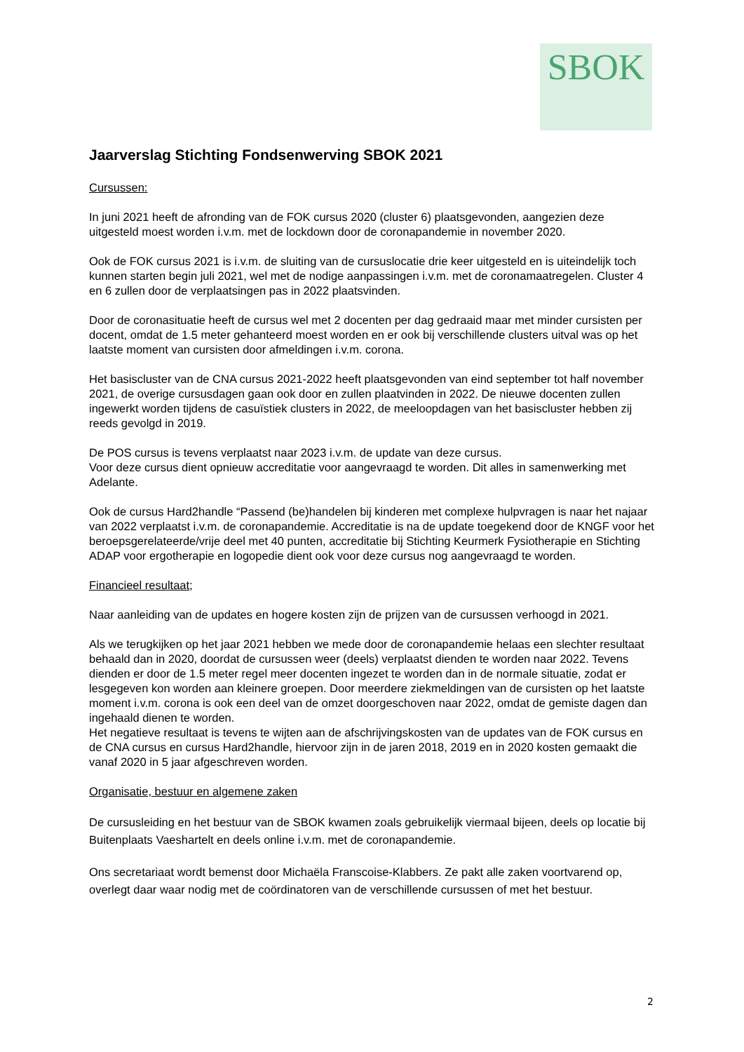SBOK
Jaarverslag Stichting Fondsenwerving SBOK 2021
Cursussen:
In juni 2021 heeft de afronding van de FOK cursus 2020 (cluster 6) plaatsgevonden, aangezien deze uitgesteld moest worden i.v.m. met de lockdown door de coronapandemie in november 2020.
Ook de FOK cursus 2021 is i.v.m. de sluiting van de cursuslocatie drie keer uitgesteld en is uiteindelijk toch kunnen starten begin juli 2021, wel met de nodige aanpassingen i.v.m. met de coronamaatregelen. Cluster 4 en 6 zullen door de verplaatsingen pas in 2022 plaatsvinden.
Door de coronasituatie heeft de cursus wel met 2 docenten per dag gedraaid maar met minder cursisten per docent, omdat de 1.5 meter gehanteerd moest worden en er ook bij verschillende clusters uitval was op het laatste moment van cursisten door afmeldingen i.v.m. corona.
Het basiscluster van de CNA cursus 2021-2022 heeft plaatsgevonden van eind september tot half november 2021, de overige cursusdagen gaan ook door en zullen plaatvinden in 2022. De nieuwe docenten zullen ingewerkt worden tijdens de casuïstiek clusters in 2022, de meeloopdagen van het basiscluster hebben zij reeds gevolgd in 2019.
De POS cursus is tevens verplaatst naar 2023 i.v.m. de update van deze cursus.
Voor deze cursus dient opnieuw accreditatie voor aangevraagd te worden. Dit alles in samenwerking met Adelante.
Ook de cursus Hard2handle “Passend (be)handelen bij kinderen met complexe hulpvragen is naar het najaar van 2022 verplaatst i.v.m. de coronapandemie. Accreditatie is na de update toegekend door de KNGF voor het beroepsgerelateerde/vrije deel met 40 punten, accreditatie bij Stichting Keurmerk Fysiotherapie en Stichting ADAP voor ergotherapie en logopedie dient ook voor deze cursus nog aangevraagd te worden.
Financieel resultaat;
Naar aanleiding van de updates en hogere kosten zijn de prijzen van de cursussen verhoogd in 2021.
Als we terugkijken op het jaar 2021 hebben we mede door de coronapandemie helaas een slechter resultaat behaald dan in 2020, doordat de cursussen weer (deels) verplaatst dienden te worden naar 2022. Tevens dienden er door de 1.5 meter regel meer docenten ingezet te worden dan in de normale situatie, zodat er lesgegeven kon worden aan kleinere groepen. Door meerdere ziekmeldingen van de cursisten op het laatste moment i.v.m. corona is ook een deel van de omzet doorgeschoven naar 2022, omdat de gemiste dagen dan ingehaald dienen te worden.
Het negatieve resultaat is tevens te wijten aan de afschrijvingskosten van de updates van de FOK cursus en de CNA cursus en cursus Hard2handle, hiervoor zijn in de jaren 2018, 2019 en in 2020 kosten gemaakt die vanaf 2020 in 5 jaar afgeschreven worden.
Organisatie, bestuur en algemene zaken
De cursusleiding en het bestuur van de SBOK kwamen zoals gebruikelijk viermaal bijeen, deels op locatie bij Buitenplaats Vaeshartelt en deels online i.v.m. met de coronapandemie.
Ons secretariaat wordt bemenst door Michaëla Franscoise-Klabbers. Ze pakt alle zaken voortvarend op, overlegt daar waar nodig met de coördinatoren van de verschillende cursussen of met het bestuur.
2